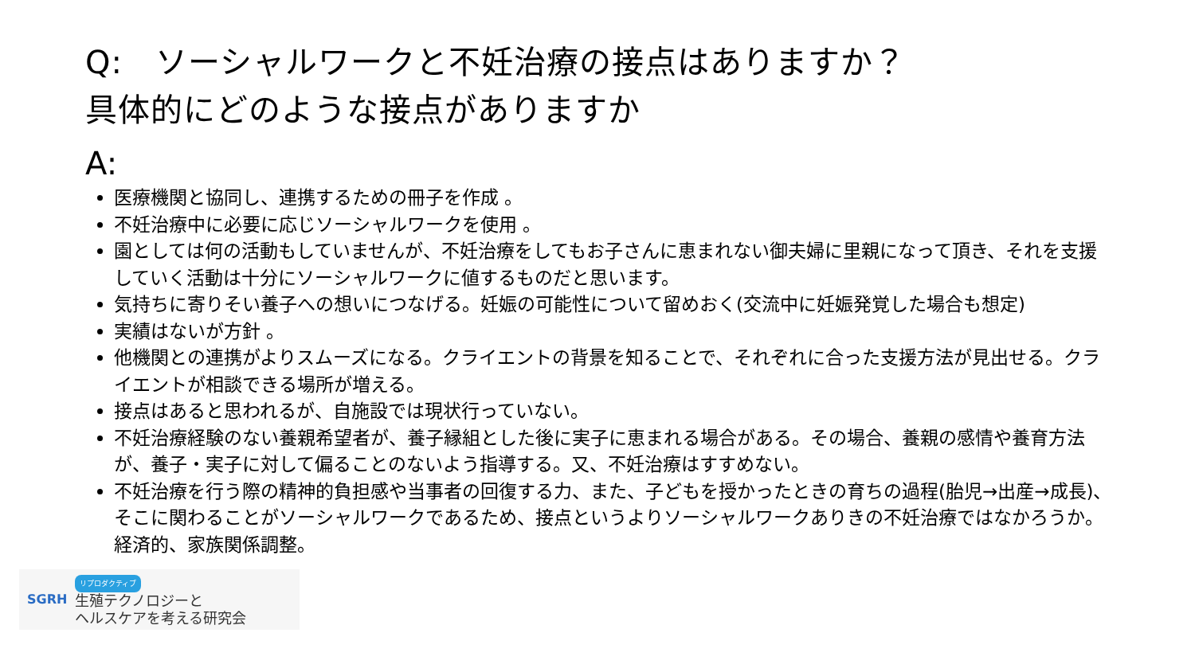Q:　ソーシャルワークと不妊治療の接点はありますか？
具体的にどのような接点がありますか
A:
医療機関と協同し、連携するための冊子を作成 。
不妊治療中に必要に応じソーシャルワークを使用 。
園としては何の活動もしていませんが、不妊治療をしてもお子さんに恵まれない御夫婦に里親になって頂き、それを支援していく活動は十分にソーシャルワークに値するものだと思います。
気持ちに寄りそい養子への想いにつなげる。妊娠の可能性について留めおく(交流中に妊娠発覚した場合も想定)
実績はないが方針 。
他機関との連携がよりスムーズになる。クライエントの背景を知ることで、それぞれに合った支援方法が見出せる。クライエントが相談できる場所が増える。
接点はあると思われるが、自施設では現状行っていない。
不妊治療経験のない養親希望者が、養子縁組とした後に実子に恵まれる場合がある。その場合、養親の感情や養育方法が、養子・実子に対して偏ることのないよう指導する。又、不妊治療はすすめない。
不妊治療を行う際の精神的負担感や当事者の回復する力、また、子どもを授かったときの育ちの過程(胎児→出産→成長)、そこに関わることがソーシャルワークであるため、接点というよりソーシャルワークありきの不妊治療ではなかろうか。経済的、家族関係調整。
SGRH
リプロダクティブ
生殖テクノロジーと
ヘルスケアを考える研究会